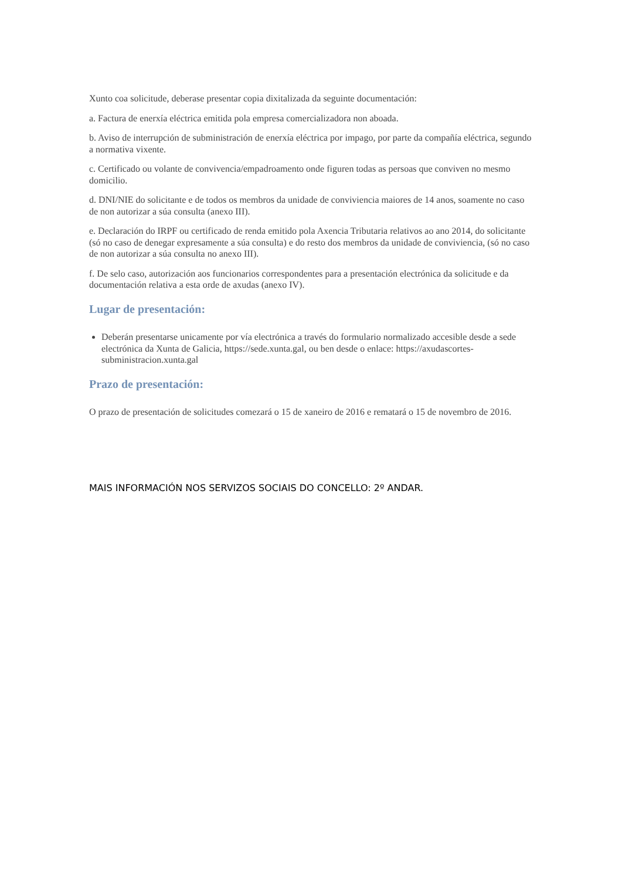Xunto coa solicitude, deberase presentar copia dixitalizada da seguinte documentación:
a. Factura de enerxía eléctrica emitida pola empresa comercializadora non aboada.
b. Aviso de interrupción de subministración de enerxía eléctrica por impago, por parte da compañía eléctrica, segundo a normativa vixente.
c. Certificado ou volante de convivencia/empadroamento onde figuren todas as persoas que conviven no mesmo domicilio.
d. DNI/NIE do solicitante e de todos os membros da unidade de conviviencia maiores de 14 anos, soamente no caso de non autorizar a súa consulta (anexo III).
e. Declaración do IRPF ou certificado de renda emitido pola Axencia Tributaria relativos ao ano 2014, do solicitante (só no caso de denegar expresamente a súa consulta) e do resto dos membros da unidade de conviviencia, (só no caso de non autorizar a súa consulta no anexo III).
f. De selo caso, autorización aos funcionarios correspondentes para a presentación electrónica da solicitude e da documentación relativa a esta orde de axudas (anexo IV).
Lugar de presentación:
Deberán presentarse unicamente por vía electrónica a través do formulario normalizado accesible desde a sede electrónica da Xunta de Galicia, https://sede.xunta.gal, ou ben desde o enlace: https://axudascortes-subministracion.xunta.gal
Prazo de presentación:
O prazo de presentación de solicitudes comezará o 15 de xaneiro de 2016 e rematará o 15 de novembro de 2016.
MAIS INFORMACIÓN NOS SERVIZOS SOCIAIS DO CONCELLO: 2º ANDAR.